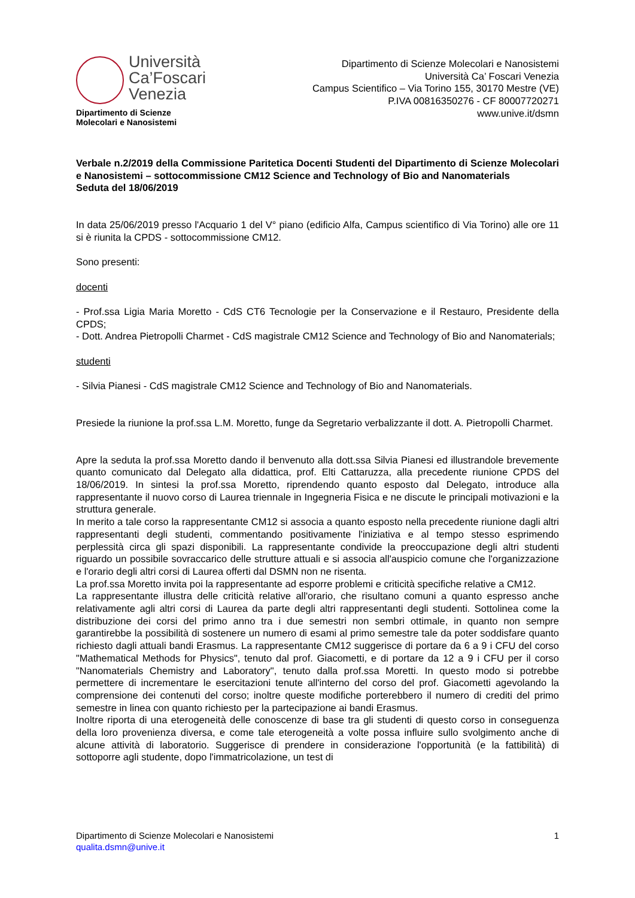Università
Ca’Foscari
Venezia
Dipartimento di Scienze
Molecolari e Nanosistemi
Dipartimento di Scienze Molecolari e Nanosistemi
Università Ca’ Foscari Venezia
Campus Scientifico – Via Torino 155, 30170 Mestre (VE)
P.IVA 00816350276 - CF 80007720271
www.unive.it/dsmn
Verbale n.2/2019 della Commissione Paritetica Docenti Studenti del Dipartimento di Scienze Molecolari e Nanosistemi – sottocommissione CM12 Science and Technology of Bio and Nanomaterials
Seduta del 18/06/2019
In data 25/06/2019 presso l'Acquario 1 del V° piano (edificio Alfa, Campus scientifico di Via Torino) alle ore 11 si è riunita la CPDS - sottocommissione CM12.
Sono presenti:
docenti
- Prof.ssa Ligia Maria Moretto - CdS CT6 Tecnologie per la Conservazione e il Restauro, Presidente della CPDS;
- Dott. Andrea Pietropolli Charmet - CdS magistrale CM12 Science and Technology of Bio and Nanomaterials;
studenti
- Silvia Pianesi - CdS magistrale CM12 Science and Technology of Bio and Nanomaterials.
Presiede la riunione la prof.ssa L.M. Moretto, funge da Segretario verbalizzante il dott. A. Pietropolli Charmet.
Apre la seduta la prof.ssa Moretto dando il benvenuto alla dott.ssa Silvia Pianesi ed illustrandole brevemente quanto comunicato dal Delegato alla didattica, prof. Elti Cattaruzza, alla precedente riunione CPDS del 18/06/2019. In sintesi la prof.ssa Moretto, riprendendo quanto esposto dal Delegato, introduce alla rappresentante il nuovo corso di Laurea triennale in Ingegneria Fisica e ne discute le principali motivazioni e la struttura generale.
In merito a tale corso la rappresentante CM12 si associa a quanto esposto nella precedente riunione dagli altri rappresentanti degli studenti, commentando positivamente l'iniziativa e al tempo stesso esprimendo perplessità circa gli spazi disponibili. La rappresentante condivide la preoccupazione degli altri studenti riguardo un possibile sovraccarico delle strutture attuali e si associa all'auspicio comune che l'organizzazione e l'orario degli altri corsi di Laurea offerti dal DSMN non ne risenta.
La prof.ssa Moretto invita poi la rappresentante ad esporre problemi e criticità specifiche relative a CM12.
La rappresentante illustra delle criticità relative all'orario, che risultano comuni a quanto espresso anche relativamente agli altri corsi di Laurea da parte degli altri rappresentanti degli studenti. Sottolinea come la distribuzione dei corsi del primo anno tra i due semestri non sembri ottimale, in quanto non sempre garantirebbe la possibilità di sostenere un numero di esami al primo semestre tale da poter soddisfare quanto richiesto dagli attuali bandi Erasmus. La rappresentante CM12 suggerisce di portare da 6 a 9 i CFU del corso "Mathematical Methods for Physics", tenuto dal prof. Giacometti, e di portare da 12 a 9 i CFU per il corso "Nanomaterials Chemistry and Laboratory", tenuto dalla prof.ssa Moretti. In questo modo si potrebbe permettere di incrementare le esercitazioni tenute all'interno del corso del prof. Giacometti agevolando la comprensione dei contenuti del corso; inoltre queste modifiche porterebbero il numero di crediti del primo semestre in linea con quanto richiesto per la partecipazione ai bandi Erasmus.
Inoltre riporta di una eterogeneità delle conoscenze di base tra gli studenti di questo corso in conseguenza della loro provenienza diversa, e come tale eterogeneità a volte possa influire sullo svolgimento anche di alcune attività di laboratorio. Suggerisce di prendere in considerazione l'opportunità (e la fattibilità) di sottoporre agli studente, dopo l'immatricolazione, un test di
Dipartimento di Scienze Molecolari e Nanosistemi
qualita.dsmn@unive.it
1